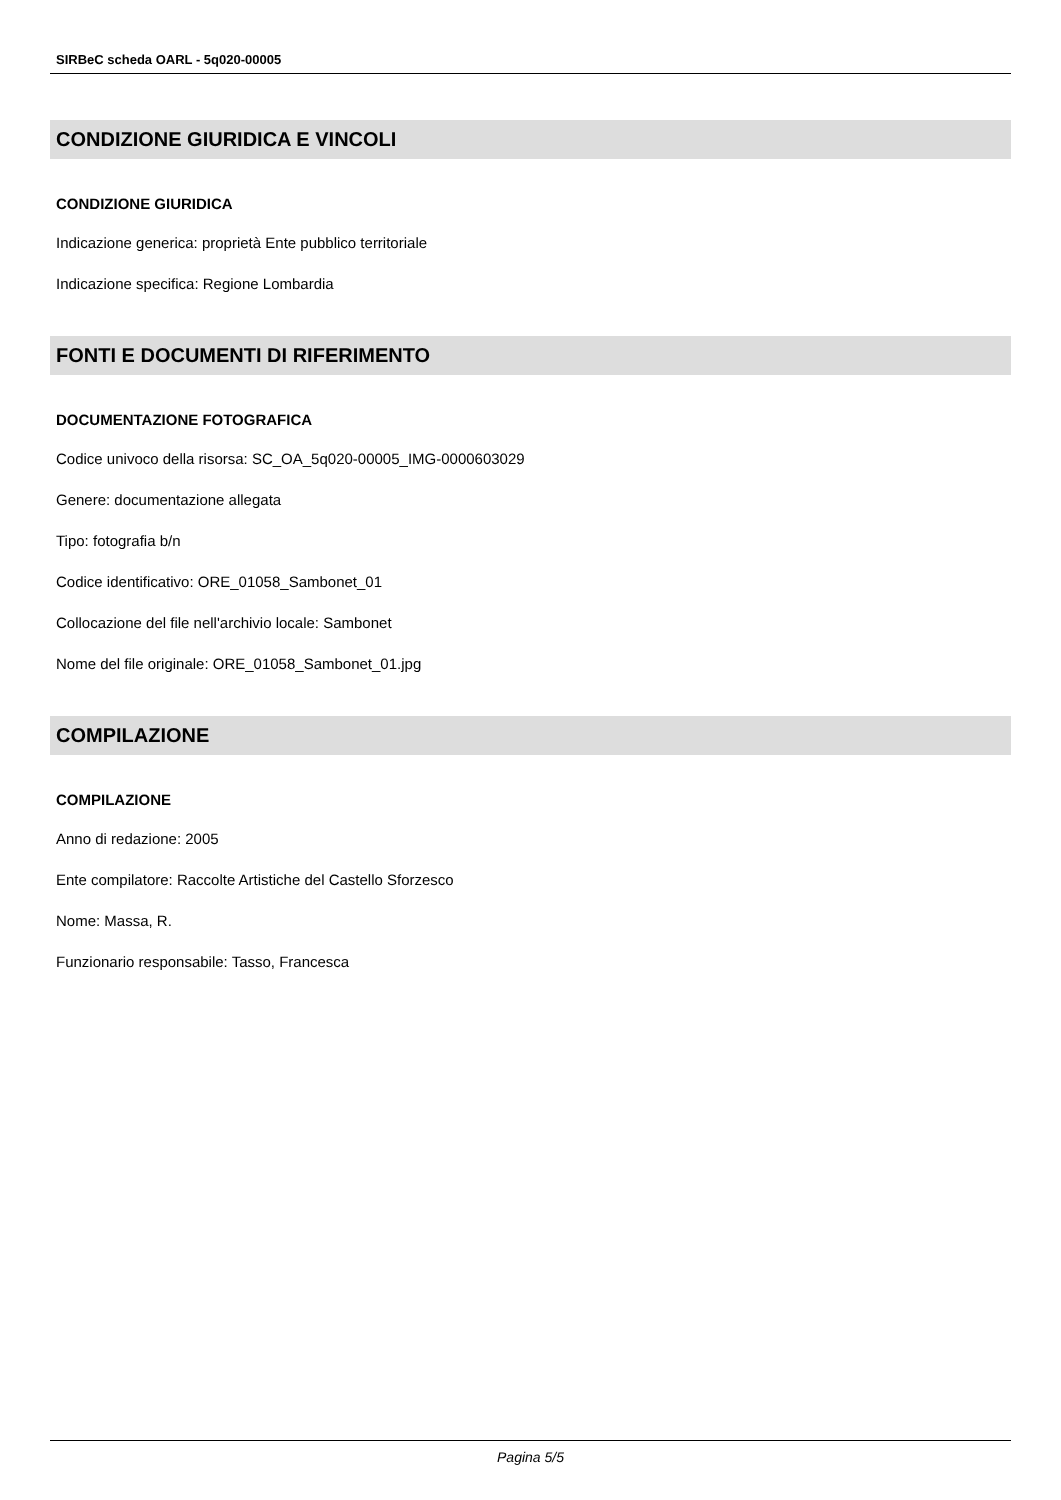SIRBeC scheda OARL - 5q020-00005
CONDIZIONE GIURIDICA E VINCOLI
CONDIZIONE GIURIDICA
Indicazione generica: proprietà Ente pubblico territoriale
Indicazione specifica: Regione Lombardia
FONTI E DOCUMENTI DI RIFERIMENTO
DOCUMENTAZIONE FOTOGRAFICA
Codice univoco della risorsa: SC_OA_5q020-00005_IMG-0000603029
Genere: documentazione allegata
Tipo: fotografia b/n
Codice identificativo: ORE_01058_Sambonet_01
Collocazione del file nell'archivio locale: Sambonet
Nome del file originale: ORE_01058_Sambonet_01.jpg
COMPILAZIONE
COMPILAZIONE
Anno di redazione: 2005
Ente compilatore: Raccolte Artistiche del Castello Sforzesco
Nome: Massa, R.
Funzionario responsabile: Tasso, Francesca
Pagina 5/5